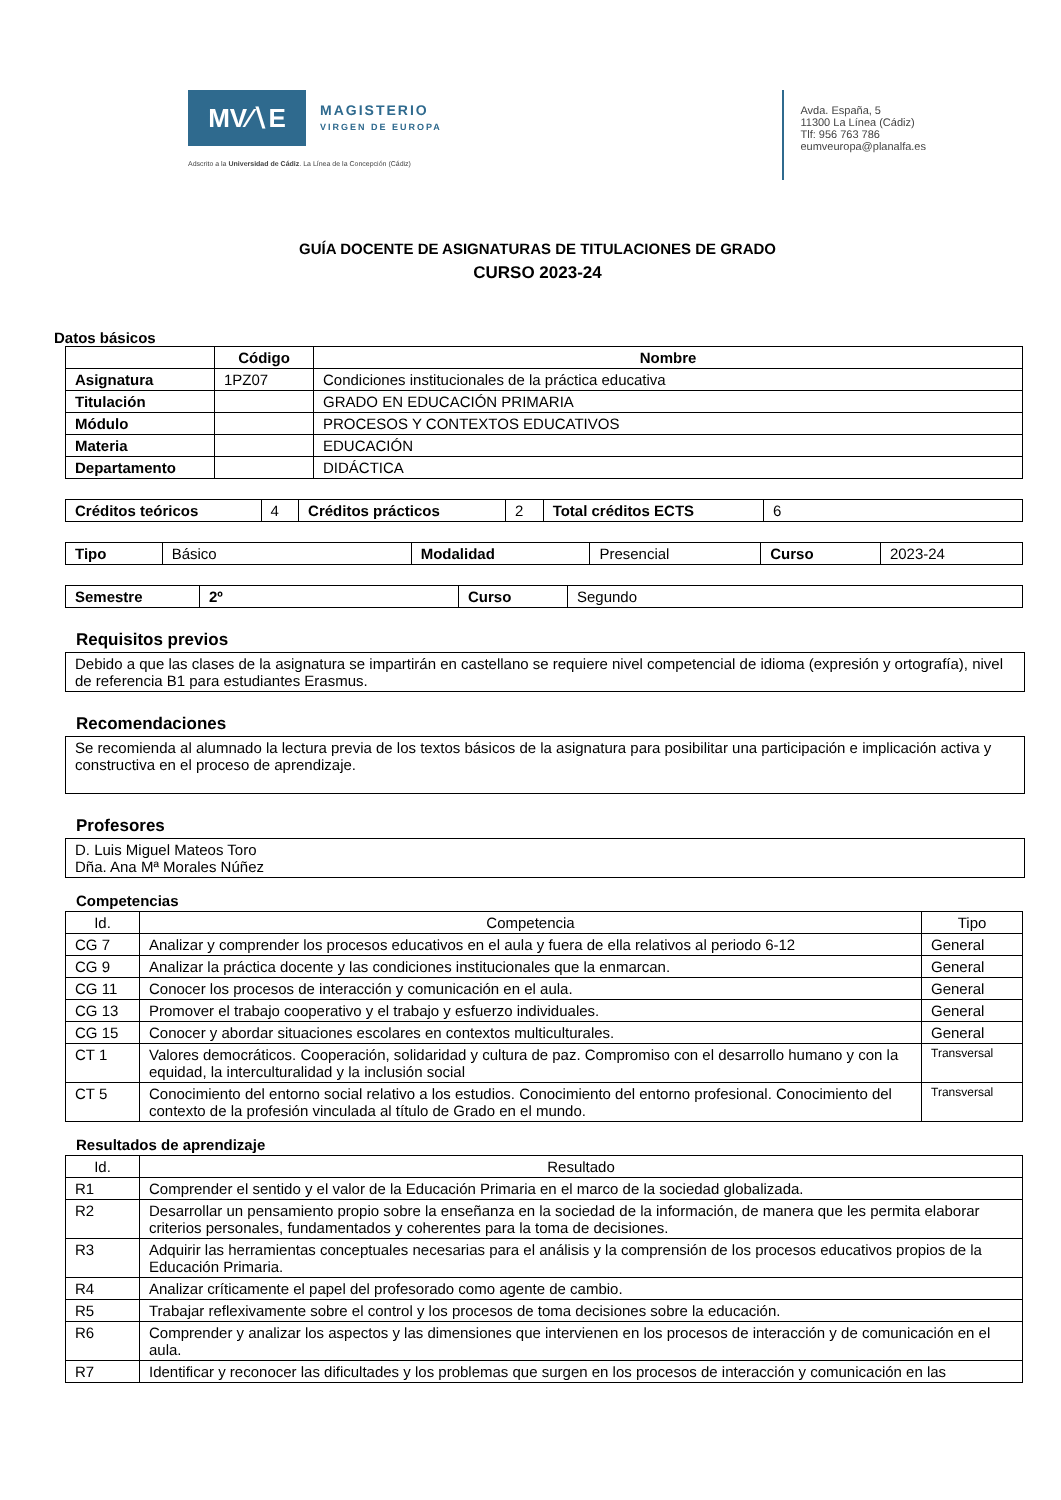MV∕∖E
MAGISTERIO
VIRGEN DE EUROPA
Adscrito a la Universidad de Cádiz. La Línea de la Concepción (Cádiz)
Avda. España, 5
11300 La Línea (Cádiz)
Tlf: 956 763 786
eumveuropa@planalfa.es
GUÍA DOCENTE DE ASIGNATURAS DE TITULACIONES DE GRADO
CURSO 2023-24
Datos básicos
| | Código | Nombre |
| --- | --- | --- |
| Asignatura | 1PZ07 | Condiciones institucionales de la práctica educativa |
| Titulación | | GRADO EN EDUCACIÓN PRIMARIA |
| Módulo | | PROCESOS Y CONTEXTOS EDUCATIVOS |
| Materia | | EDUCACIÓN |
| Departamento | | DIDÁCTICA |
| Créditos teóricos | 4 | Créditos prácticos | 2 | Total créditos ECTS | 6 |
| Tipo | Básico | Modalidad | Presencial | Curso | 2023-24 |
| Semestre | 2º | Curso | Segundo |
Requisitos previos
Debido a que las clases de la asignatura se impartirán en castellano se requiere nivel competencial de idioma (expresión y ortografía), nivel de referencia B1 para estudiantes Erasmus.
Recomendaciones
Se recomienda al alumnado la lectura previa de los textos básicos de la asignatura para posibilitar una participación e implicación activa y constructiva en el proceso de aprendizaje.
Profesores
D. Luis Miguel Mateos Toro
Dña. Ana Mª Morales Núñez
Competencias
| Id. | Competencia | Tipo |
| CG 7 | Analizar y comprender los procesos educativos en el aula y fuera de ella relativos al periodo 6-12 | General |
| CG 9 | Analizar la práctica docente y las condiciones institucionales que la enmarcan. | General |
| CG 11 | Conocer los procesos de interacción y comunicación en el aula. | General |
| CG 13 | Promover el trabajo cooperativo y el trabajo y esfuerzo individuales. | General |
| CG 15 | Conocer y abordar situaciones escolares en contextos multiculturales. | General |
| CT 1 | Valores democráticos. Cooperación, solidaridad y cultura de paz. Compromiso con el desarrollo humano y con la equidad, la interculturalidad y la inclusión social | Transversal |
| CT 5 | Conocimiento del entorno social relativo a los estudios. Conocimiento del entorno profesional. Conocimiento del contexto de la profesión vinculada al título de Grado en el mundo. | Transversal |
Resultados de aprendizaje
| Id. | Resultado |
| R1 | Comprender el sentido y el valor de la Educación Primaria en el marco de la sociedad globalizada. |
| R2 | Desarrollar un pensamiento propio sobre la enseñanza en la sociedad de la información, de manera que les permita elaborar criterios personales, fundamentados y coherentes para la toma de decisiones. |
| R3 | Adquirir las herramientas conceptuales necesarias para el análisis y la comprensión de los procesos educativos propios de la Educación Primaria. |
| R4 | Analizar críticamente el papel del profesorado como agente de cambio. |
| R5 | Trabajar reflexivamente sobre el control y los procesos de toma decisiones sobre la educación. |
| R6 | Comprender y analizar los aspectos y las dimensiones que intervienen en los procesos de interacción y de comunicación en el aula. |
| R7 | Identificar y reconocer las dificultades y los problemas que surgen en los procesos de interacción y comunicación en las |